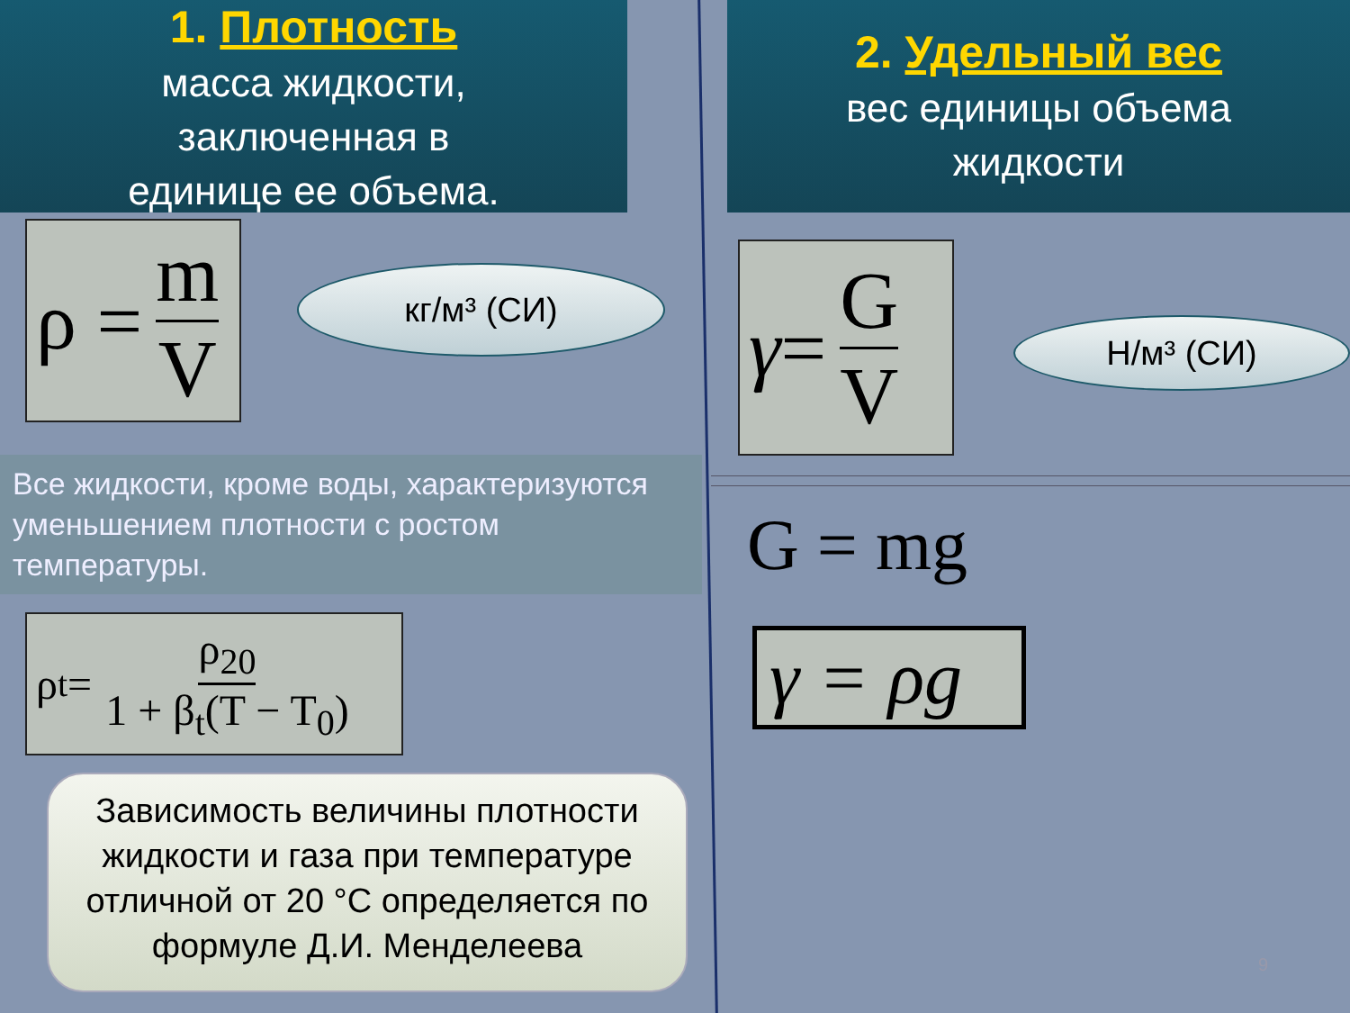1. Плотность
масса жидкости,
заключенная в
единице ее объема.
ρ = m V
кг/м³ (СИ)
Все жидкости, кроме воды, характеризуются уменьшением плотности с ростом температуры.
ρ<sub>t</sub> = ρ<sub>20</sub> 1 + β<sub>t</sub>(T − T<sub>0</sub>)
Зависимость величины плотности жидкости и газа при температуре отличной от 20 °С определяется по формуле Д.И. Менделеева
2. Удельный вес
вес единицы объема
жидкости
γ = G V
Н/м³ (СИ)
G = mg
γ = ρg
9